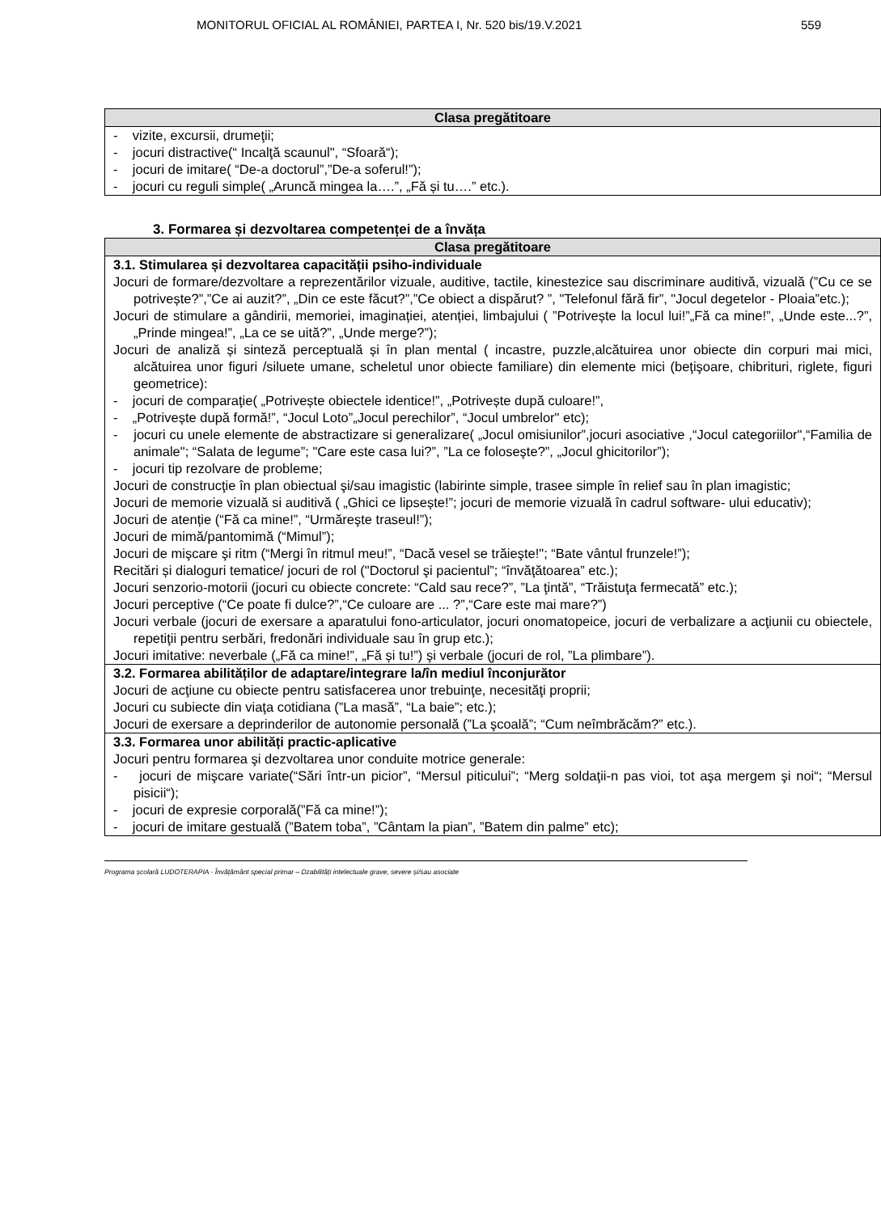MONITORUL OFICIAL AL ROMÂNIEI, PARTEA I, Nr. 520 bis/19.V.2021 559
| Clasa pregătitoare |
| --- |
| - vizite, excursii, drumeţii; - jocuri distractive(“ Incalţă scaunul", “Sfoară“); - jocuri de imitare( “De-a doctorul”,”De-a soferul!”); - jocuri cu reguli simple( „Aruncă mingea la….”, „Fă și tu….” etc.). |
3. Formarea și dezvoltarea competenței de a învăța
| Clasa pregătitoare |
| --- |
| 3.1. Stimularea și dezvoltarea capacității psiho-individuale Jocuri de formare/dezvoltare a reprezentărilor vizuale, auditive, tactile, kinestezice sau discriminare auditivă, vizuală (”Cu ce se potrivește?”,”Ce ai auzit?”, „Din ce este făcut?”,”Ce obiect a dispărut? ”, "Telefonul fără fir”, "Jocul degetelor - Ploaia”etc.); Jocuri de stimulare a gândirii, memoriei, imaginației, atenției, limbajului ( ”Potrivește la locul lui!”„Fă ca mine!”, „Unde este...?”, „Prinde mingea!”, „La ce se uită?”, „Unde merge?”); Jocuri de analiză și sinteză perceptuală și în plan mental ( incastre, puzzle,alcătuirea unor obiecte din corpuri mai mici, alcătuirea unor figuri /siluete umane, scheletul unor obiecte familiare) din elemente mici (beţişoare, chibrituri, riglete, figuri geometrice): - jocuri de comparaţie( „Potrivește obiectele identice!”, „Potrivește după culoare!”, - „Potrivește după formă!”, “Jocul Loto”„Jocul perechilor”, “Jocul umbrelor" etc); - jocuri cu unele elemente de abstractizare si generalizare( „Jocul omisiunilor”,jocuri asociative ,“Jocul categoriilor",“Familia de animale"; “Salata de legume”; "Care este casa lui?”, ”La ce foloseşte?”, „Jocul ghicitorilor”); - jocuri tip rezolvare de probleme; Jocuri de construcţie în plan obiectual şi/sau imagistic (labirinte simple, trasee simple în relief sau în plan imagistic; Jocuri de memorie vizuală si auditivă ( „Ghici ce lipsește!”; jocuri de memorie vizuală în cadrul software- ului educativ); Jocuri de atenție (“Fă ca mine!”, “Urmăreşte traseul!”); Jocuri de mimă/pantomimă (“Mimul”); Jocuri de mişcare şi ritm (“Mergi în ritmul meu!”, “Dacă vesel se trăieşte!"; “Bate vântul frunzele!”); Recitări și dialoguri tematice/ jocuri de rol ("Doctorul şi pacientul”; “învăţătoarea” etc.); Jocuri senzorio-motorii (jocuri cu obiecte concrete: “Cald sau rece?”, ”La ţintă”, “Trăistuţa fermecată” etc.); Jocuri perceptive (“Ce poate fi dulce?”,“Ce culoare are ... ?”,“Care este mai mare?”) Jocuri verbale (jocuri de exersare a aparatului fono-articulator, jocuri onomatopeice, jocuri de verbalizare a acţiunii cu obiectele, repetiţii pentru serbări, fredonări individuale sau în grup etc.); Jocuri imitative: neverbale („Fă ca mine!”, „Fă și tu!”) şi verbale (jocuri de rol, ”La plimbare”). |
| 3.2. Formarea abilităților de adaptare/integrare la/în mediul înconjurător Jocuri de acţiune cu obiecte pentru satisfacerea unor trebuinţe, necesităţi proprii; Jocuri cu subiecte din viaţa cotidiana (”La masă”, “La baie”; etc.); Jocuri de exersare a deprinderilor de autonomie personală (”La şcoală”; “Cum neîmbrăcăm?” etc.). |
| 3.3. Formarea unor abilități practic-aplicative Jocuri pentru formarea şi dezvoltarea unor conduite motrice generale: - jocuri de mişcare variate(“Sări într-un picior”, “Mersul piticului”; “Merg soldaţii-n pas vioi, tot aşa mergem şi noi“; “Mersul pisicii“); - jocuri de expresie corporală(”Fă ca mine!”); - jocuri de imitare gestuală (”Batem toba”, ”Cântam la pian”, ”Batem din palme” etc); |
Programa școlară LUDOTERAPIA - Învățământ special primar – Dzabilități intelectuale grave, severe și/sau asociate